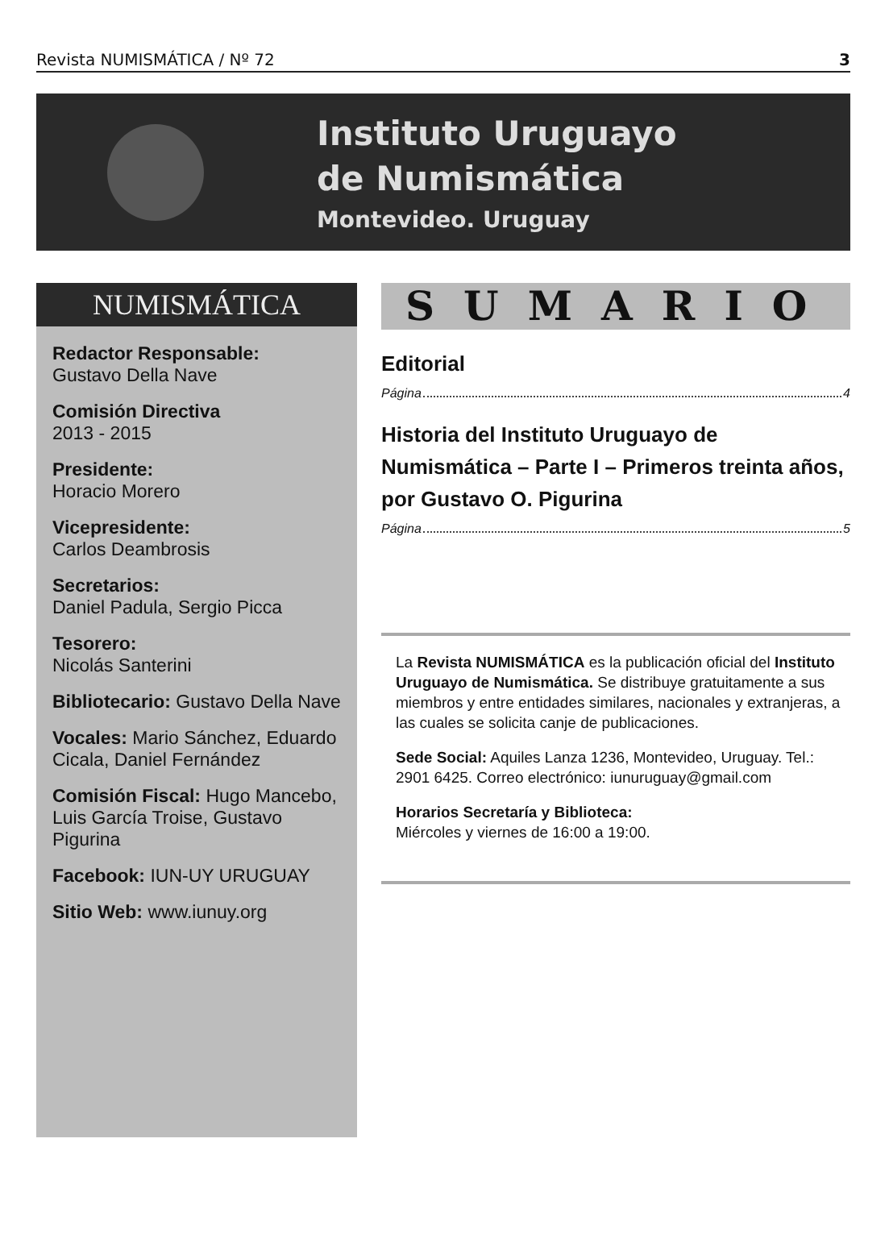Revista NUMISMÁTICA / Nº 72 3
Instituto Uruguayo
de Numismática
Montevideo. Uruguay
NUMISMÁTICA
Redactor Responsable:
Gustavo Della Nave
Comisión Directiva
2013 - 2015
Presidente:
Horacio Morero
Vicepresidente:
Carlos Deambrosis
Secretarios:
Daniel Padula, Sergio Picca
Tesorero:
Nicolás Santerini
Bibliotecario: Gustavo Della Nave
Vocales: Mario Sánchez, Eduardo Cicala, Daniel Fernández
Comisión Fiscal: Hugo Mancebo, Luis García Troise, Gustavo Pigurina
Facebook: IUN-UY URUGUAY
Sitio Web: www.iunuy.org
SUMARIO
Editorial
Página 4
Historia del Instituto Uruguayo de Numismática – Parte I – Primeros treinta años, por Gustavo O. Pigurina
Página 5
La Revista NUMISMÁTICA es la publicación oficial del Instituto Uruguayo de Numismática. Se distribuye gratuitamente a sus miembros y entre entidades similares, nacionales y extranjeras, a las cuales se solicita canje de publicaciones.
Sede Social: Aquiles Lanza 1236, Montevideo, Uruguay. Tel.: 2901 6425. Correo electrónico: iunuruguay@gmail.com
Horarios Secretaría y Biblioteca:
Miércoles y viernes de 16:00 a 19:00.